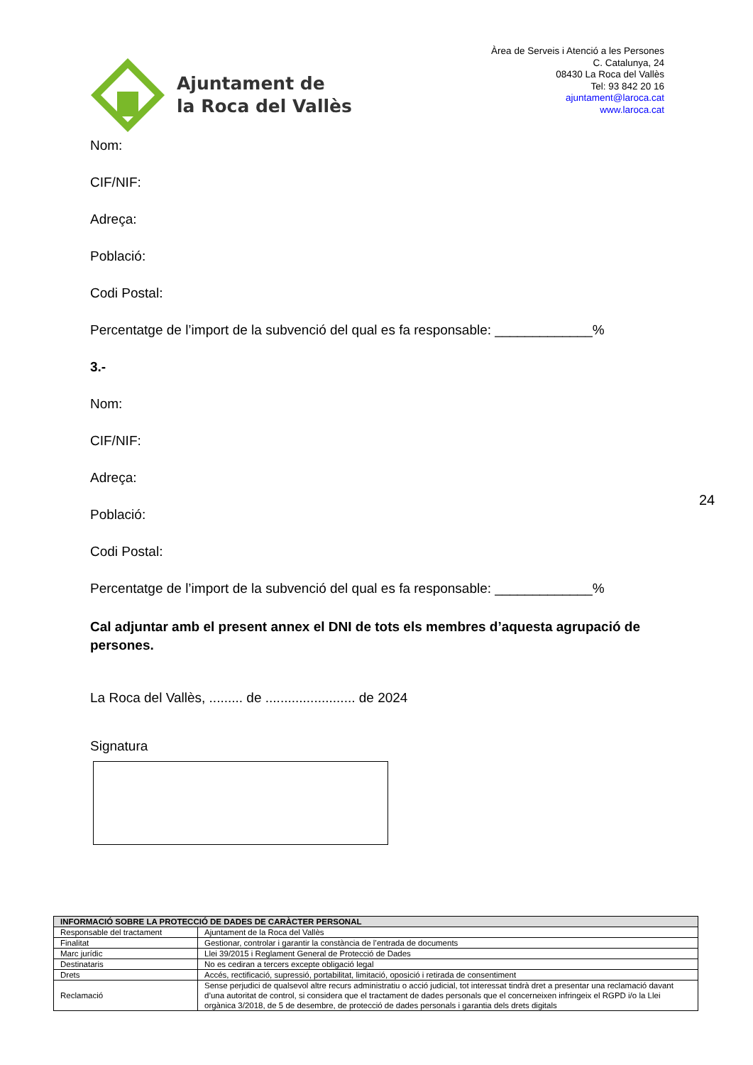Ajuntament de
la Roca del Vallès
Àrea de Serveis i Atenció a les Persones
C. Catalunya, 24
08430 La Roca del Vallès
Tel: 93 842 20 16
ajuntament@laroca.cat
www.laroca.cat
Nom:
CIF/NIF:
Adreça:
Població:
Codi Postal:
Percentatge de l’import de la subvenció del qual es fa responsable: _____________%
3.-
Nom:
CIF/NIF:
Adreça:
Població:
Codi Postal:
Percentatge de l’import de la subvenció del qual es fa responsable: _____________%
Cal adjuntar amb el present annex el DNI de tots els membres d’aquesta agrupació de persones.
La Roca del Vallès, ......... de ........................ de 2024
Signatura
24
| INFORMACIÓ SOBRE LA PROTECCIÓ DE DADES DE CARÀCTER PERSONAL | |
| --- | --- |
| Responsable del tractament | Ajuntament de la Roca del Vallès |
| Finalitat | Gestionar, controlar i garantir la constància de l’entrada de documents |
| Marc jurídic | Llei 39/2015 i Reglament General de Protecció de Dades |
| Destinataris | No es cediran a tercers excepte obligació legal |
| Drets | Accés, rectificació, supressió, portabilitat, limitació, oposició i retirada de consentiment |
| Reclamació | Sense perjudici de qualsevol altre recurs administratiu o acció judicial, tot interessat tindrà dret a presentar una reclamació davant d’una autoritat de control, si considera que el tractament de dades personals que el concerneixen infringeix el RGPD i/o la Llei orgànica 3/2018, de 5 de desembre, de protecció de dades personals i garantia dels drets digitals |